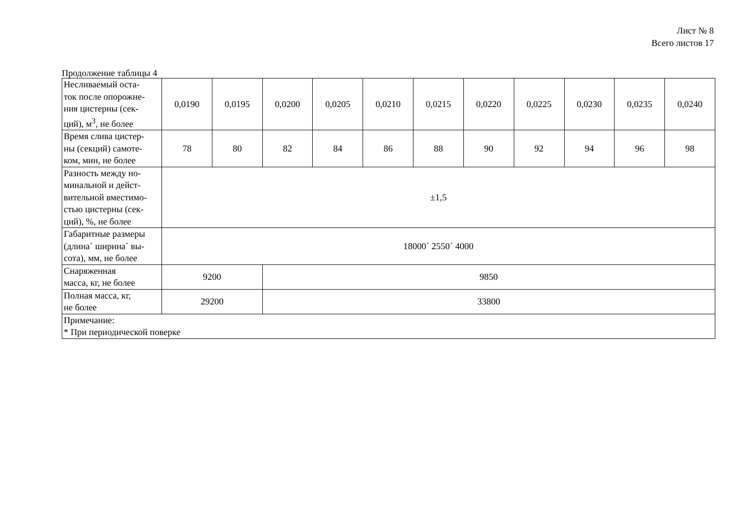Лист № 8
Всего листов 17
Продолжение таблицы 4
| Несливаемый оста- ток после опорожне- ния цистерны (сек- ций), м<sup>3</sup>, не более | 0,0190 | 0,0195 | 0,0200 | 0,0205 | 0,0210 | 0,0215 | 0,0220 | 0,0225 | 0,0230 | 0,0235 | 0,0240 |
| Время слива цистер- ны (секций) самоте- ком, мин, не более | 78 | 80 | 82 | 84 | 86 | 88 | 90 | 92 | 94 | 96 | 98 |
| Разность между но- минальной и дейст- вительной вместимо- стью цистерны (сек- ций), %, не более | ±1,5 | | | | | | | | | | |
| Габаритные размеры (длина´ ширина´ вы- сота), мм, не более | 18000´ 2550´ 4000 | | | | | | | | | | |
| Снаряженная масса, кг, не более | 9200 | | 9850 | | | | | | | | |
| Полная масса, кг, не более | 29200 | | 33800 | | | | | | | | |
| Примечание: * При периодической поверке | | | | | | | | | | | |